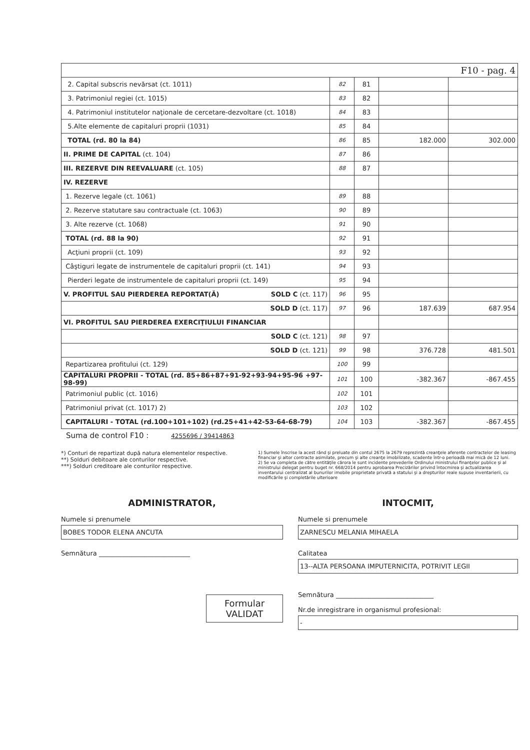| F10 - pag. 4 | | | | |
| 2. Capital subscris nevărsat (ct. 1011) | 82 | 81 | | |
| 3. Patrimoniul regiei (ct. 1015) | 83 | 82 | | |
| 4. Patrimoniul institutelor naţionale de cercetare-dezvoltare (ct. 1018) | 84 | 83 | | |
| 5.Alte elemente de capitaluri proprii (1031) | 85 | 84 | | |
| TOTAL (rd. 80 la 84) | 86 | 85 | 182.000 | 302.000 |
| II. PRIME DE CAPITAL (ct. 104) | 87 | 86 | | |
| III. REZERVE DIN REEVALUARE (ct. 105) | 88 | 87 | | |
| IV. REZERVE | | | | |
| 1. Rezerve legale (ct. 1061) | 89 | 88 | | |
| 2. Rezerve statutare sau contractuale (ct. 1063) | 90 | 89 | | |
| 3. Alte rezerve (ct. 1068) | 91 | 90 | | |
| TOTAL (rd. 88 la 90) | 92 | 91 | | |
| Acţiuni proprii (ct. 109) | 93 | 92 | | |
| Câştiguri legate de instrumentele de capitaluri proprii (ct. 141) | 94 | 93 | | |
| Pierderi legate de instrumentele de capitaluri proprii (ct. 149) | 95 | 94 | | |
| V. PROFITUL SAU PIERDEREA REPORTAT(Ă) SOLD C (ct. 117) | 96 | 95 | | |
| SOLD D (ct. 117) | 97 | 96 | 187.639 | 687.954 |
| VI. PROFITUL SAU PIERDEREA EXERCIŢIULUI FINANCIAR | | | | |
| SOLD C (ct. 121) | 98 | 97 | | |
| SOLD D (ct. 121) | 99 | 98 | 376.728 | 481.501 |
| Repartizarea profitului (ct. 129) | 100 | 99 | | |
| CAPITALURI PROPRII - TOTAL (rd. 85+86+87+91-92+93-94+95-96 +97-98-99) | 101 | 100 | -382.367 | -867.455 |
| Patrimoniul public (ct. 1016) | 102 | 101 | | |
| Patrimoniul privat (ct. 1017) 2) | 103 | 102 | | |
| CAPITALURI - TOTAL (rd.100+101+102) (rd.25+41+42-53-64-68-79) | 104 | 103 | -382.367 | -867.455 |
Suma de control F10 : 4255696 / 39414863
*) Conturi de repartizat după natura elementelor respective.
**) Solduri debitoare ale conturilor respective.
***) Solduri creditoare ale conturilor respective.
1) Sumele înscrise la acest rând şi preluate din contul 2675 la 2679 reprezintă creanţele aferente contractelor de leasing financiar şi altor contracte asimilate, precum şi alte creanţe imobilizate, scadente într-o perioadă mai mică de 12 luni.
2) Se va completa de către entităţile cărora le sunt incidente prevederile Ordinului ministrului finanţelor publice şi al ministrului delegat pentru buget nr. 668/2014 pentru aprobarea Precizărilor privind întocmirea şi actualizarea inventarului centralizat al bunurilor imobile proprietate privată a statului şi a drepturilor reale supuse inventarierii, cu modificările şi completările ulterioare
ADMINISTRATOR,
Numele si prenumele
BOBES TODOR ELENA ANCUTA
Semnătura ____________________________
Formular VALIDAT
INTOCMIT,
Numele si prenumele
ZARNESCU MELANIA MIHAELA
Calitatea
13--ALTA PERSOANA IMPUTERNICITA, POTRIVIT LEGII
Semnătura ______________________________
Nr.de inregistrare in organismul profesional:
-